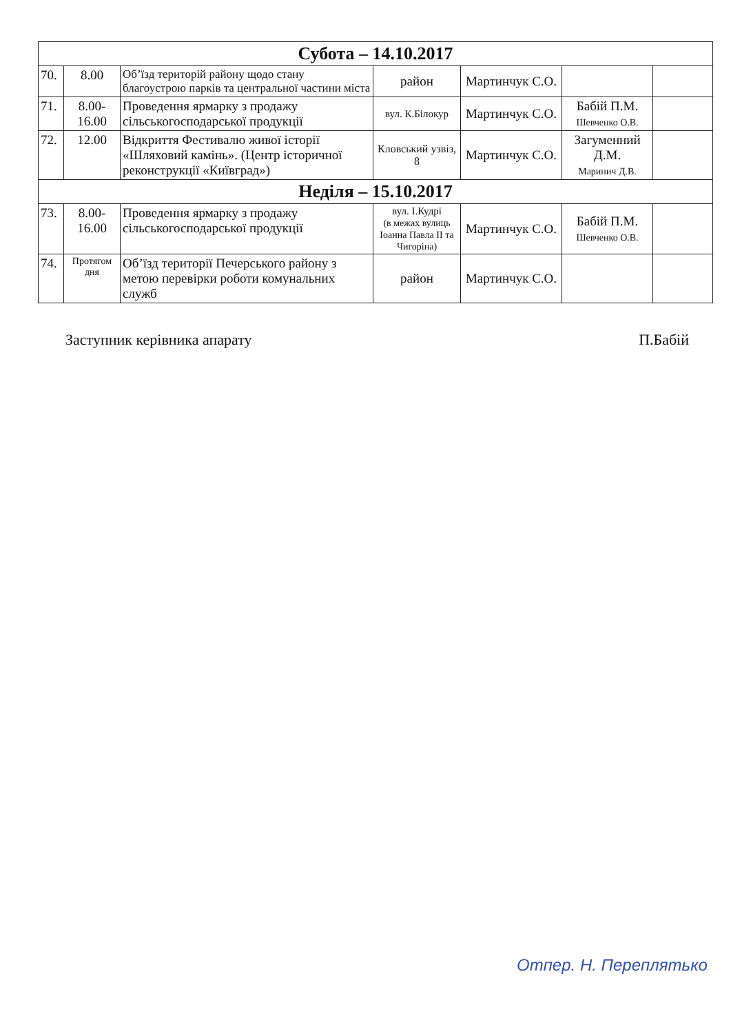| Субота – 14.10.2017 | | | | | | |
| --- | --- | --- | --- | --- | --- | --- |
| 70. | 8.00 | Об’їзд територій району щодо стану благоустрою парків та центральної частини міста | район | Мартинчук С.О. | | |
| 71. | 8.00- 16.00 | Проведення ярмарку з продажу сільськогосподарської продукції | вул. К.Білокур | Мартинчук С.О. | Бабій П.М. Шевченко О.В. | |
| 72. | 12.00 | Відкриття Фестивалю живої історії «Шляховий камінь». (Центр історичної реконструкції «Київград») | Кловський узвіз, 8 | Мартинчук С.О. | Загуменний Д.М. Маринич Д.В. | |
| Неділя – 15.10.2017 | | | | | | |
| 73. | 8.00- 16.00 | Проведення ярмарку з продажу сільськогосподарської продукції | вул. І.Кудрі (в межах вулиць Іоанна Павла ІІ та Чигоріна) | Мартинчук С.О. | Бабій П.М. Шевченко О.В. | |
| 74. | Протягом дня | Об’їзд території Печерського району з метою перевірки роботи комунальних служб | район | Мартинчук С.О. | | |
Заступник керівника апарату П.Бабій
Отпер. Н. Переплятько